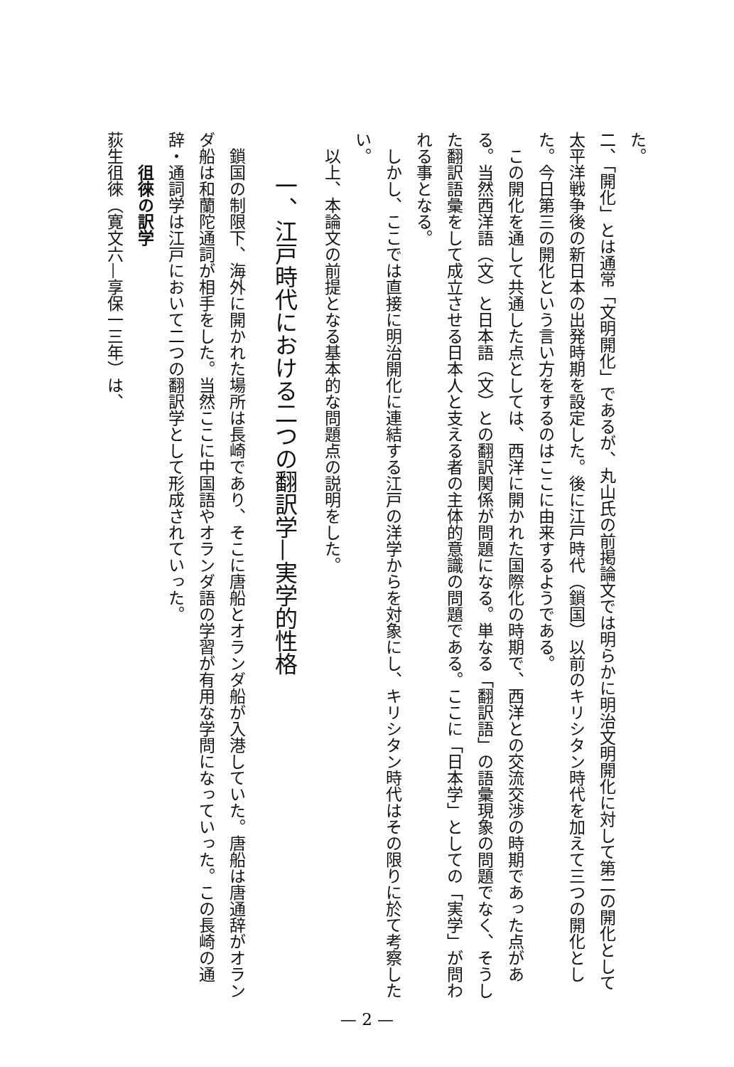た。
二、「開化」とは通常「文明開化」であるが、丸山氏の前掲論文では明らかに明治文明開化に対して第二の開化として太平洋戦争後の新日本の出発時期を設定した。後に江戸時代（鎖国）以前のキリシタン時代を加えて三つの開化とした。今日第三の開化という言い方をするのはここに由来するようである。
　この開化を通して共通した点としては、西洋に開かれた国際化の時期で、西洋との交流交渉の時期であった点がある。当然西洋語（文）と日本語（文）との翻訳関係が問題になる。単なる「翻訳語」の語彙現象の問題でなく、そうした翻訳語彙をして成立させる日本人と支える者の主体的意識の問題である。ここに「日本学」としての「実学」が問われる事となる。
　しかし、ここでは直接に明治開化に連結する江戸の洋学からを対象にし、キリシタン時代はその限りに於て考察したい。
　以上、本論文の前提となる基本的な問題点の説明をした。
一、江戸時代における二つの翻訳学—実学的性格
　鎖国の制限下、海外に開かれた場所は長崎であり、そこに唐船とオランダ船が入港していた。唐船は唐通辞がオランダ船は和蘭陀通詞が相手をした。当然ここに中国語やオランダ語の学習が有用な学問になっていった。この長崎の通辞・通詞学は江戸において二つの翻訳学として形成されていった。
徂徠の訳学
荻生徂徠（寛文六—享保一三年）は、
— 2 —